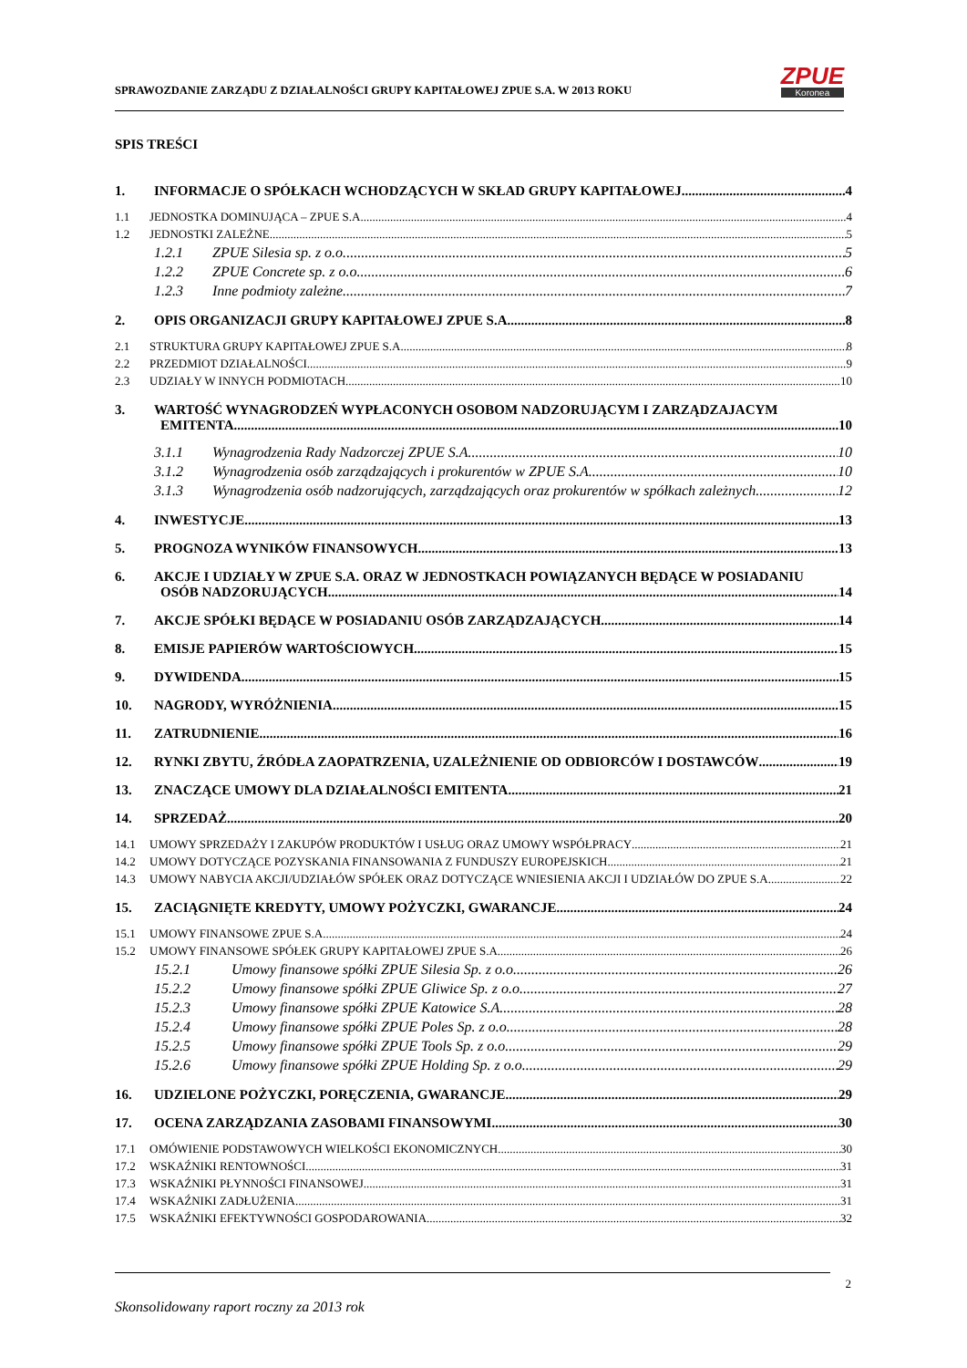SPRAWOZDANIE ZARZĄDU Z DZIAŁALNOŚCI GRUPY KAPITAŁOWEJ ZPUE S.A. W 2013 ROKU
ZPUE
Koronea
SPIS TREŚCI
1. INFORMACJE O SPÓŁKACH WCHODZĄCYCH W SKŁAD GRUPY KAPITAŁOWEJ 4
1.1 JEDNOSTKA DOMINUJĄCA – ZPUE S.A. 4
1.2 JEDNOSTKI ZALEŻNE 5
1.2.1 ZPUE Silesia sp. z o.o. 5
1.2.2 ZPUE Concrete sp. z o.o. 6
1.2.3 Inne podmioty zależne 7
2. OPIS ORGANIZACJI GRUPY KAPITAŁOWEJ ZPUE S.A. 8
2.1 STRUKTURA GRUPY KAPITAŁOWEJ ZPUE S.A. 8
2.2 PRZEDMIOT DZIAŁALNOŚCI 9
2.3 UDZIAŁY W INNYCH PODMIOTACH 10
3. WARTOŚĆ WYNAGRODZEŃ WYPŁACONYCH OSOBOM NADZORUJĄCYM I ZARZĄDZAJACYM
EMITENTA 10
3.1.1 Wynagrodzenia Rady Nadzorczej ZPUE S.A. 10
3.1.2 Wynagrodzenia osób zarządzających i prokurentów w ZPUE S.A. 10
3.1.3 Wynagrodzenia osób nadzorujących, zarządzających oraz prokurentów w spółkach zależnych 12
4. INWESTYCJE 13
5. PROGNOZA WYNIKÓW FINANSOWYCH 13
6. AKCJE I UDZIAŁY W ZPUE S.A. ORAZ W JEDNOSTKACH POWIĄZANYCH BĘDĄCE W POSIADANIU
OSÓB NADZORUJĄCYCH 14
7. AKCJE SPÓŁKI BĘDĄCE W POSIADANIU OSÓB ZARZĄDZAJĄCYCH 14
8. EMISJE PAPIERÓW WARTOŚCIOWYCH 15
9. DYWIDENDA 15
10. NAGRODY, WYRÓŻNIENIA 15
11. ZATRUDNIENIE 16
12. RYNKI ZBYTU, ŹRÓDŁA ZAOPATRZENIA, UZALEŻNIENIE OD ODBIORCÓW I DOSTAWCÓW 19
13. ZNACZĄCE UMOWY DLA DZIAŁALNOŚCI EMITENTA 21
14. SPRZEDAŻ 20
14.1 UMOWY SPRZEDAŻY I ZAKUPÓW PRODUKTÓW I USŁUG ORAZ UMOWY WSPÓŁPRACY 21
14.2 UMOWY DOTYCZĄCE POZYSKANIA FINANSOWANIA Z FUNDUSZY EUROPEJSKICH 21
14.3 UMOWY NABYCIA AKCJI/UDZIAŁÓW SPÓŁEK ORAZ DOTYCZĄCE WNIESIENIA AKCJI I UDZIAŁÓW DO ZPUE S.A. 22
15. ZACIĄGNIĘTE KREDYTY, UMOWY POŻYCZKI, GWARANCJE 24
15.1 UMOWY FINANSOWE ZPUE S.A. 24
15.2 UMOWY FINANSOWE SPÓŁEK GRUPY KAPITAŁOWEJ ZPUE S.A. 26
15.2.1 Umowy finansowe spółki ZPUE Silesia Sp. z o.o. 26
15.2.2 Umowy finansowe spółki ZPUE Gliwice Sp. z o.o. 27
15.2.3 Umowy finansowe spółki ZPUE Katowice S.A. 28
15.2.4 Umowy finansowe spółki ZPUE Poles Sp. z o.o. 28
15.2.5 Umowy finansowe spółki ZPUE Tools Sp. z o.o. 29
15.2.6 Umowy finansowe spółki ZPUE Holding Sp. z o.o. 29
16. UDZIELONE POŻYCZKI, PORĘCZENIA, GWARANCJE 29
17. OCENA ZARZĄDZANIA ZASOBAMI FINANSOWYMI 30
17.1 OMÓWIENIE PODSTAWOWYCH WIELKOŚCI EKONOMICZNYCH 30
17.2 WSKAŹNIKI RENTOWNOŚCI 31
17.3 WSKAŹNIKI PŁYNNOŚCI FINANSOWEJ 31
17.4 WSKAŹNIKI ZADŁUŻENIA 31
17.5 WSKAŹNIKI EFEKTYWNOŚCI GOSPODAROWANIA 32
2
Skonsolidowany raport roczny za 2013 rok